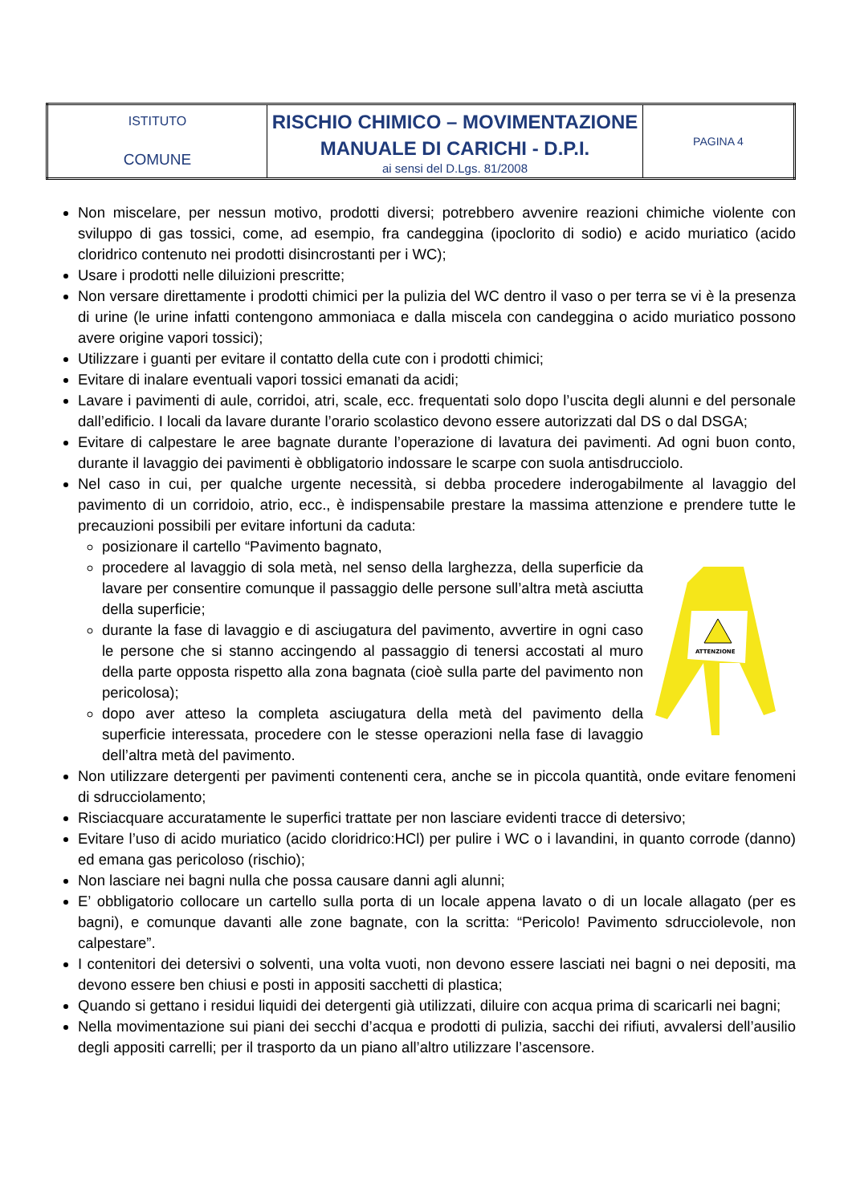| ISTITUTO COMUNE | RISCHIO CHIMICO – MOVIMENTAZIONE MANUALE DI CARICHI - D.P.I. ai sensi del D.Lgs. 81/2008 | PAGINA 4 |
Non miscelare, per nessun motivo, prodotti diversi; potrebbero avvenire reazioni chimiche violente con sviluppo di gas tossici, come, ad esempio, fra candeggina (ipoclorito di sodio) e acido muriatico (acido cloridrico contenuto nei prodotti disincrostanti per i WC);
Usare i prodotti nelle diluizioni prescritte;
Non versare direttamente i prodotti chimici per la pulizia del WC dentro il vaso o per terra se vi è la presenza di urine (le urine infatti contengono ammoniaca e dalla miscela con candeggina o acido muriatico possono avere origine vapori tossici);
Utilizzare i guanti per evitare il contatto della cute con i prodotti chimici;
Evitare di inalare eventuali vapori tossici emanati da acidi;
Lavare i pavimenti di aule, corridoi, atri, scale, ecc. frequentati solo dopo l’uscita degli alunni e del personale dall’edificio. I locali da lavare durante l’orario scolastico devono essere autorizzati dal DS o dal DSGA;
Evitare di calpestare le aree bagnate durante l’operazione di lavatura dei pavimenti. Ad ogni buon conto, durante il lavaggio dei pavimenti è obbligatorio indossare le scarpe con suola antisdrucciolo.
Nel caso in cui, per qualche urgente necessità, si debba procedere inderogabilmente al lavaggio del pavimento di un corridoio, atrio, ecc., è indispensabile prestare la massima attenzione e prendere tutte le precauzioni possibili per evitare infortuni da caduta:
posizionare il cartello “Pavimento bagnato,
procedere al lavaggio di sola metà, nel senso della larghezza, della superficie da lavare per consentire comunque il passaggio delle persone sull’altra metà asciutta della superficie;
durante la fase di lavaggio e di asciugatura del pavimento, avvertire in ogni caso le persone che si stanno accingendo al passaggio di tenersi accostati al muro della parte opposta rispetto alla zona bagnata (cioè sulla parte del pavimento non pericolosa);
dopo aver atteso la completa asciugatura della metà del pavimento della superficie interessata, procedere con le stesse operazioni nella fase di lavaggio dell’altra metà del pavimento.
ATTENZIONE
Non utilizzare detergenti per pavimenti contenenti cera, anche se in piccola quantità, onde evitare fenomeni di sdrucciolamento;
Risciacquare accuratamente le superfici trattate per non lasciare evidenti tracce di detersivo;
Evitare l’uso di acido muriatico (acido cloridrico:HCl) per pulire i WC o i lavandini, in quanto corrode (danno) ed emana gas pericoloso (rischio);
Non lasciare nei bagni nulla che possa causare danni agli alunni;
E’ obbligatorio collocare un cartello sulla porta di un locale appena lavato o di un locale allagato (per es bagni), e comunque davanti alle zone bagnate, con la scritta: “Pericolo! Pavimento sdrucciolevole, non calpestare”.
I contenitori dei detersivi o solventi, una volta vuoti, non devono essere lasciati nei bagni o nei depositi, ma devono essere ben chiusi e posti in appositi sacchetti di plastica;
Quando si gettano i residui liquidi dei detergenti già utilizzati, diluire con acqua prima di scaricarli nei bagni;
Nella movimentazione sui piani dei secchi d’acqua e prodotti di pulizia, sacchi dei rifiuti, avvalersi dell’ausilio degli appositi carrelli; per il trasporto da un piano all’altro utilizzare l’ascensore.